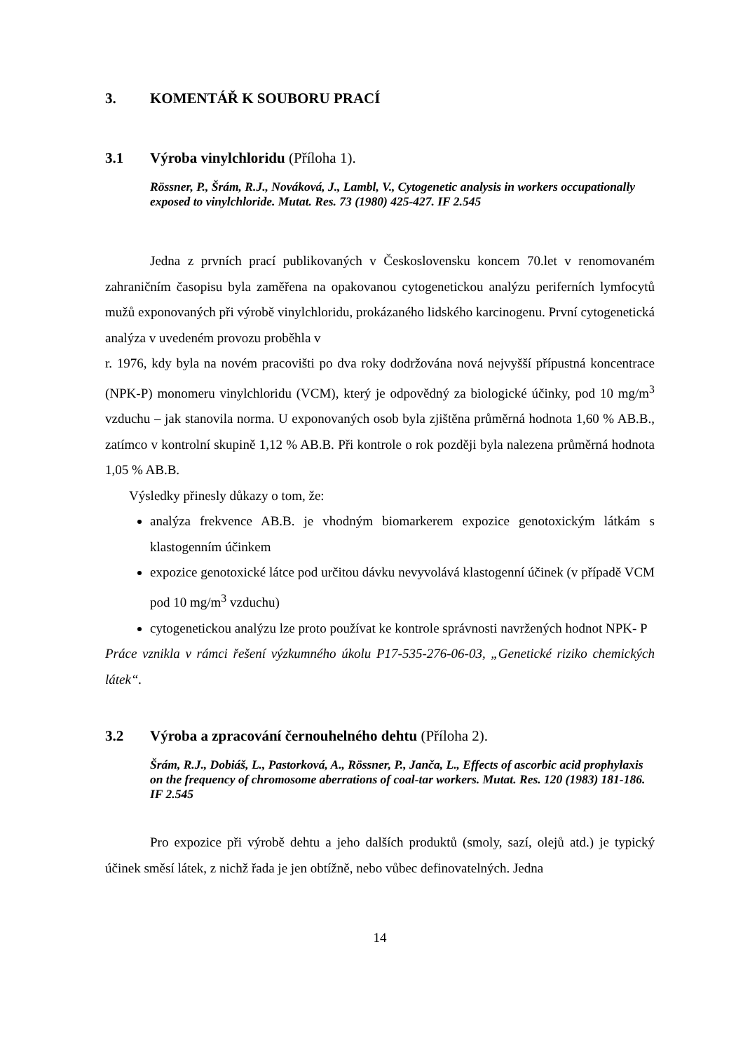3. KOMENTÁŘ K SOUBORU PRACÍ
3.1 Výroba vinylchloridu (Příloha 1).
Rössner, P., Šrám, R.J., Nováková, J., Lambl, V., Cytogenetic analysis in workers occupationally exposed to vinylchloride. Mutat. Res. 73 (1980) 425-427. IF 2.545
Jedna z prvních prací publikovaných v Československu koncem 70.let v renomovaném zahraničním časopisu byla zaměřena na opakovanou cytogenetickou analýzu periferních lymfocytů mužů exponovaných při výrobě vinylchloridu, prokázaného lidského karcinogenu. První cytogenetická analýza v uvedeném provozu proběhla v
r. 1976, kdy byla na novém pracovišti po dva roky dodržována nová nejvyšší přípustná koncentrace (NPK-P) monomeru vinylchloridu (VCM), který je odpovědný za biologické účinky, pod 10 mg/m<sup>3</sup> vzduchu – jak stanovila norma. U exponovaných osob byla zjištěna průměrná hodnota 1,60 % AB.B., zatímco v kontrolní skupině 1,12 % AB.B. Při kontrole o rok později byla nalezena průměrná hodnota 1,05 % AB.B.
Výsledky přinesly důkazy o tom, že:
analýza frekvence AB.B. je vhodným biomarkerem expozice genotoxickým látkám s klastogenním účinkem
expozice genotoxické látce pod určitou dávku nevyvolává klastogenní účinek (v případě VCM pod 10 mg/m<sup>3</sup> vzduchu)
cytogenetickou analýzu lze proto používat ke kontrole správnosti navržených hodnot NPK- P
Práce vznikla v rámci řešení výzkumného úkolu P17-535-276-06-03, „Genetické riziko chemických látek“.
3.2 Výroba a zpracování černouhelného dehtu (Příloha 2).
Šrám, R.J., Dobiáš, L., Pastorková, A., Rössner, P., Janča, L., Effects of ascorbic acid prophylaxis on the frequency of chromosome aberrations of coal-tar workers. Mutat. Res. 120 (1983) 181-186. IF 2.545
Pro expozice při výrobě dehtu a jeho dalších produktů (smoly, sazí, olejů atd.) je typický účinek směsí látek, z nichž řada je jen obtížně, nebo vůbec definovatelných. Jedna
14